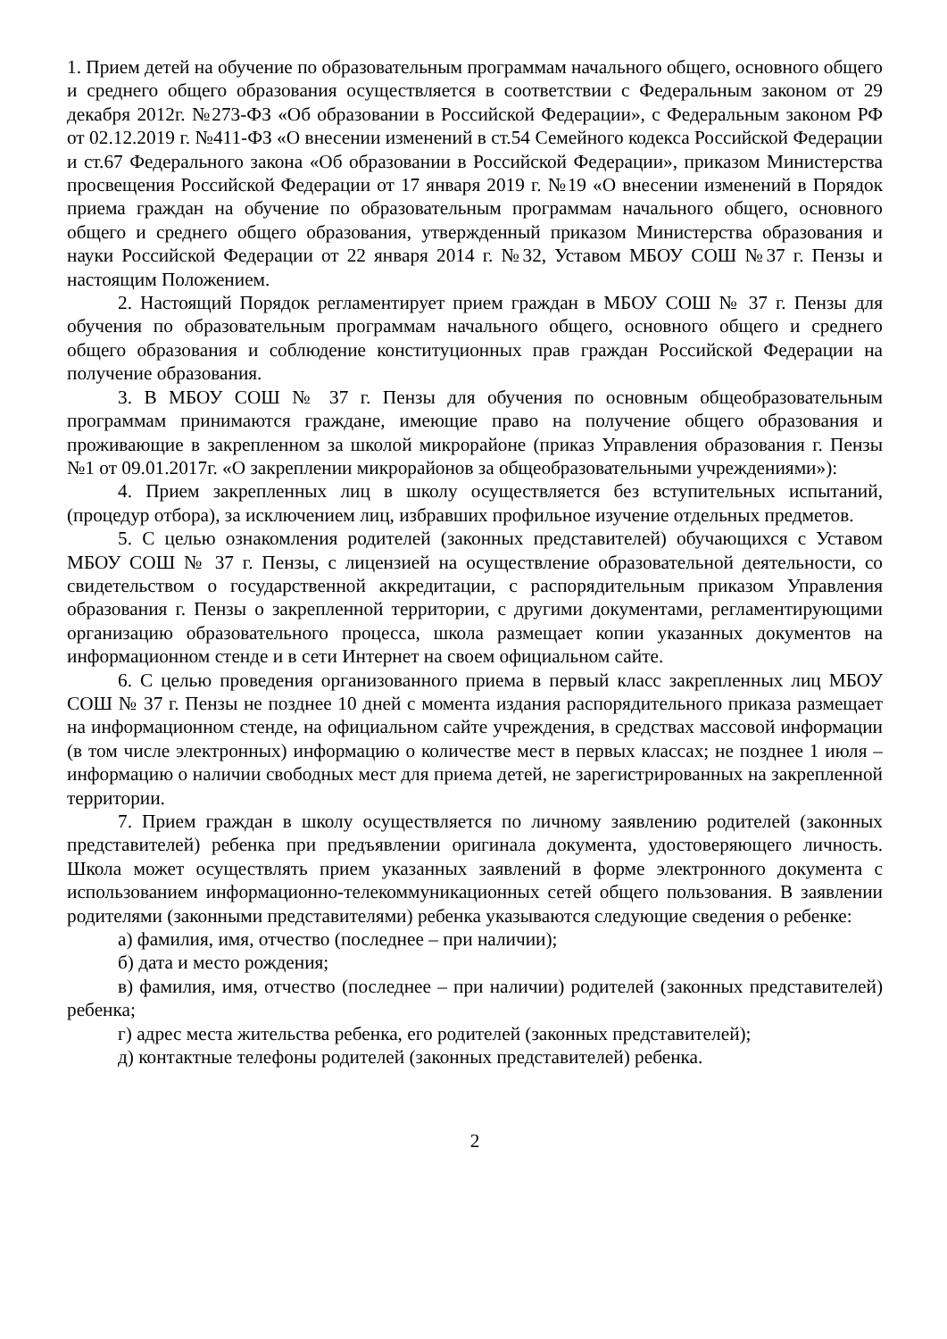1. Прием детей на обучение по образовательным программам начального общего, основного общего и среднего общего образования осуществляется в соответствии с Федеральным законом от 29 декабря 2012г. №273-ФЗ «Об образовании в Российской Федерации», с Федеральным законом РФ от 02.12.2019 г. №411-ФЗ «О внесении изменений в ст.54 Семейного кодекса Российской Федерации и ст.67 Федерального закона «Об образовании в Российской Федерации», приказом Министерства просвещения Российской Федерации от 17 января 2019 г. №19 «О внесении изменений в Порядок приема граждан на обучение по образовательным программам начального общего, основного общего и среднего общего образования, утвержденный приказом Министерства образования и науки Российской Федерации от 22 января 2014 г. №32, Уставом МБОУ СОШ №37 г. Пензы и настоящим Положением.
2. Настоящий Порядок регламентирует прием граждан в МБОУ СОШ № 37 г. Пензы для обучения по образовательным программам начального общего, основного общего и среднего общего образования и соблюдение конституционных прав граждан Российской Федерации на получение образования.
3. В МБОУ СОШ № 37 г. Пензы для обучения по основным общеобразовательным программам принимаются граждане, имеющие право на получение общего образования и проживающие в закрепленном за школой микрорайоне (приказ Управления образования г. Пензы №1 от 09.01.2017г. «О закреплении микрорайонов за общеобразовательными учреждениями»):
4. Прием закрепленных лиц в школу осуществляется без вступительных испытаний, (процедур отбора), за исключением лиц, избравших профильное изучение отдельных предметов.
5. С целью ознакомления родителей (законных представителей) обучающихся с Уставом МБОУ СОШ № 37 г. Пензы, с лицензией на осуществление образовательной деятельности, со свидетельством о государственной аккредитации, с распорядительным приказом Управления образования г. Пензы о закрепленной территории, с другими документами, регламентирующими организацию образовательного процесса, школа размещает копии указанных документов на информационном стенде и в сети Интернет на своем официальном сайте.
6. С целью проведения организованного приема в первый класс закрепленных лиц МБОУ СОШ № 37 г. Пензы не позднее 10 дней с момента издания распорядительного приказа размещает на информационном стенде, на официальном сайте учреждения, в средствах массовой информации (в том числе электронных) информацию о количестве мест в первых классах; не позднее 1 июля – информацию о наличии свободных мест для приема детей, не зарегистрированных на закрепленной территории.
7. Прием граждан в школу осуществляется по личному заявлению родителей (законных представителей) ребенка при предъявлении оригинала документа, удостоверяющего личность. Школа может осуществлять прием указанных заявлений в форме электронного документа с использованием информационно-телекоммуникационных сетей общего пользования. В заявлении родителями (законными представителями) ребенка указываются следующие сведения о ребенке:
а) фамилия, имя, отчество (последнее – при наличии);
б) дата и место рождения;
в) фамилия, имя, отчество (последнее – при наличии) родителей (законных представителей) ребенка;
г) адрес места жительства ребенка, его родителей (законных представителей);
д) контактные телефоны родителей (законных представителей) ребенка.
2